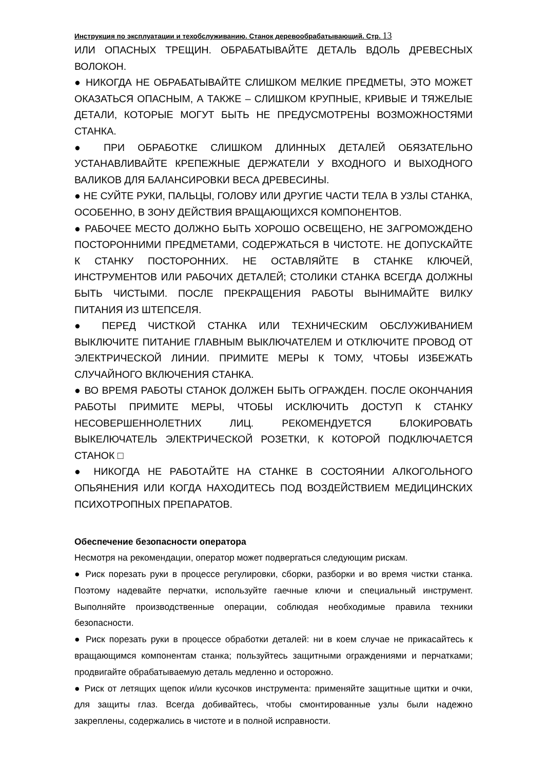Инструкция по эксплуатации и техобслуживанию. Станок деревообрабатывающий. Стр. 13
ИЛИ ОПАСНЫХ ТРЕЩИН. ОБРАБАТЫВАЙТЕ ДЕТАЛЬ ВДОЛЬ ДРЕВЕСНЫХ ВОЛОКОН.
● НИКОГДА НЕ ОБРАБАТЫВАЙТЕ СЛИШКОМ МЕЛКИЕ ПРЕДМЕТЫ, ЭТО МОЖЕТ ОКАЗАТЬСЯ ОПАСНЫМ, А ТАКЖЕ – СЛИШКОМ КРУПНЫЕ, КРИВЫЕ И ТЯЖЕЛЫЕ ДЕТАЛИ, КОТОРЫЕ МОГУТ БЫТЬ НЕ ПРЕДУСМОТРЕНЫ ВОЗМОЖНОСТЯМИ СТАНКА.
● ПРИ ОБРАБОТКЕ СЛИШКОМ ДЛИННЫХ ДЕТАЛЕЙ ОБЯЗАТЕЛЬНО УСТАНАВЛИВАЙТЕ КРЕПЕЖНЫЕ ДЕРЖАТЕЛИ У ВХОДНОГО И ВЫХОДНОГО ВАЛИКОВ ДЛЯ БАЛАНСИРОВКИ ВЕСА ДРЕВЕСИНЫ.
● НЕ СУЙТЕ РУКИ, ПАЛЬЦЫ, ГОЛОВУ ИЛИ ДРУГИЕ ЧАСТИ ТЕЛА В УЗЛЫ СТАНКА, ОСОБЕННО, В ЗОНУ ДЕЙСТВИЯ ВРАЩАЮЩИХСЯ КОМПОНЕНТОВ.
● РАБОЧЕЕ МЕСТО ДОЛЖНО БЫТЬ ХОРОШО ОСВЕЩЕНО, НЕ ЗАГРОМОЖДЕНО ПОСТОРОННИМИ ПРЕДМЕТАМИ, СОДЕРЖАТЬСЯ В ЧИСТОТЕ. НЕ ДОПУСКАЙТЕ К СТАНКУ ПОСТОРОННИХ. НЕ ОСТАВЛЯЙТЕ В СТАНКЕ КЛЮЧЕЙ, ИНСТРУМЕНТОВ ИЛИ РАБОЧИХ ДЕТАЛЕЙ; СТОЛИКИ СТАНКА ВСЕГДА ДОЛЖНЫ БЫТЬ ЧИСТЫМИ. ПОСЛЕ ПРЕКРАЩЕНИЯ РАБОТЫ ВЫНИМАЙТЕ ВИЛКУ ПИТАНИЯ ИЗ ШТЕПСЕЛЯ.
● ПЕРЕД ЧИСТКОЙ СТАНКА ИЛИ ТЕХНИЧЕСКИМ ОБСЛУЖИВАНИЕМ ВЫКЛЮЧИТЕ ПИТАНИЕ ГЛАВНЫМ ВЫКЛЮЧАТЕЛЕМ И ОТКЛЮЧИТЕ ПРОВОД ОТ ЭЛЕКТРИЧЕСКОЙ ЛИНИИ. ПРИМИТЕ МЕРЫ К ТОМУ, ЧТОБЫ ИЗБЕЖАТЬ СЛУЧАЙНОГО ВКЛЮЧЕНИЯ СТАНКА.
● ВО ВРЕМЯ РАБОТЫ СТАНОК ДОЛЖЕН БЫТЬ ОГРАЖДЕН. ПОСЛЕ ОКОНЧАНИЯ РАБОТЫ ПРИМИТЕ МЕРЫ, ЧТОБЫ ИСКЛЮЧИТЬ ДОСТУП К СТАНКУ НЕСОВЕРШЕННОЛЕТНИХ ЛИЦ. РЕКОМЕНДУЕТСЯ БЛОКИРОВАТЬ ВЫКЕЛЮЧАТЕЛЬ ЭЛЕКТРИЧЕСКОЙ РОЗЕТКИ, К КОТОРОЙ ПОДКЛЮЧАЕТСЯ СТАНОК □
● НИКОГДА НЕ РАБОТАЙТЕ НА СТАНКЕ В СОСТОЯНИИ АЛКОГОЛЬНОГО ОПЬЯНЕНИЯ ИЛИ КОГДА НАХОДИТЕСЬ ПОД ВОЗДЕЙСТВИЕМ МЕДИЦИНСКИХ ПСИХОТРОПНЫХ ПРЕПАРАТОВ.
Обеспечение безопасности оператора
Несмотря на рекомендации, оператор может подвергаться следующим рискам.
● Риск порезать руки в процессе регулировки, сборки, разборки и во время чистки станка. Поэтому надевайте перчатки, используйте гаечные ключи и специальный инструмент. Выполняйте производственные операции, соблюдая необходимые правила техники безопасности.
● Риск порезать руки в процессе обработки деталей: ни в коем случае не прикасайтесь к вращающимся компонентам станка; пользуйтесь защитными ограждениями и перчатками; продвигайте обрабатываемую деталь медленно и осторожно.
● Риск от летящих щепок и/или кусочков инструмента: применяйте защитные щитки и очки, для защиты глаз. Всегда добивайтесь, чтобы смонтированные узлы были надежно закреплены, содержались в чистоте и в полной исправности.